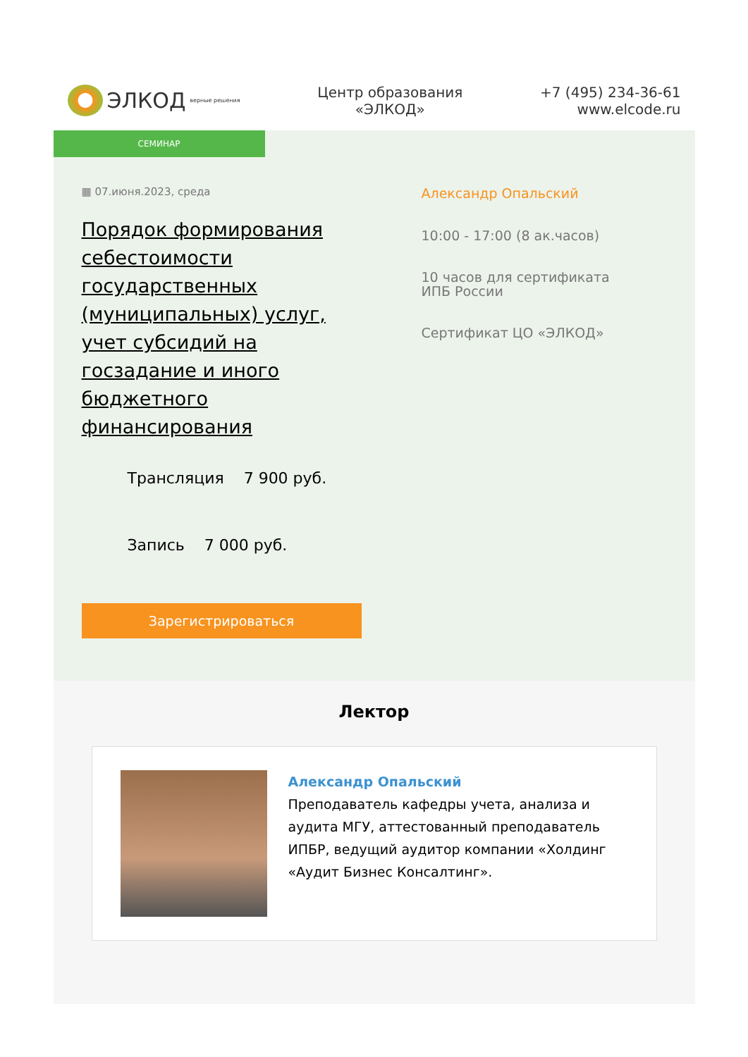ЭЛКОД верные решения
Центр образования
«ЭЛКОД»
+7 (495) 234-36-61
www.elcode.ru
СЕМИНАР
▦ 07.июня.2023, среда
Порядок формирования себестоимости государственных (муниципальных) услуг, учет субсидий на госзадание и иного бюджетного финансирования
Трансляция 7 900 руб.
Запись 7 000 руб.
Зарегистрироваться
Александр Опальский
10:00 - 17:00 (8 ак.часов)
10 часов для сертификата
ИПБ России
Сертификат ЦО «ЭЛКОД»
Лектор
Александр Опальский
Преподаватель кафедры учета, анализа и аудита МГУ, аттестованный преподаватель ИПБР, ведущий аудитор компании «Холдинг «Аудит Бизнес Консалтинг».